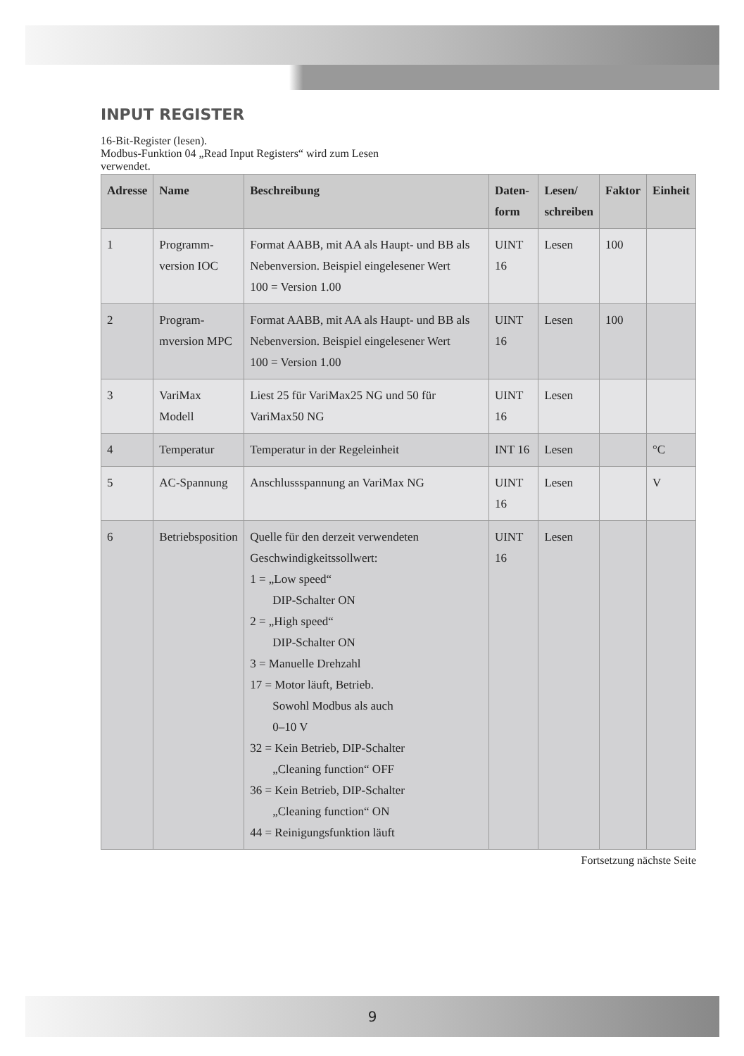INPUT REGISTER
16-Bit-Register (lesen).
Modbus-Funktion 04 „Read Input Registers“ wird zum Lesen
verwendet.
| Adresse | Name | Beschreibung | Daten- form | Lesen/ schreiben | Faktor | Einheit |
| --- | --- | --- | --- | --- | --- | --- |
| 1 | Programm- version IOC | Format AABB, mit AA als Haupt- und BB als Nebenversion. Beispiel eingelesener Wert 100 = Version 1.00 | UINT 16 | Lesen | 100 | |
| 2 | Program- mversion MPC | Format AABB, mit AA als Haupt- und BB als Nebenversion. Beispiel eingelesener Wert 100 = Version 1.00 | UINT 16 | Lesen | 100 | |
| 3 | VariMax Modell | Liest 25 für VariMax25 NG und 50 für VariMax50 NG | UINT 16 | Lesen | | |
| 4 | Temperatur | Temperatur in der Regeleinheit | INT 16 | Lesen | | °C |
| 5 | AC-Spannung | Anschlussspannung an VariMax NG | UINT 16 | Lesen | | V |
| 6 | Betriebsposition | Quelle für den derzeit verwendeten Geschwindigkeitssollwert: 1 = „Low speed“ DIP-Schalter ON 2 = „High speed“ DIP-Schalter ON 3 = Manuelle Drehzahl 17 = Motor läuft, Betrieb. Sowohl Modbus als auch 0–10 V 32 = Kein Betrieb, DIP-Schalter „Cleaning function“ OFF 36 = Kein Betrieb, DIP-Schalter „Cleaning function“ ON 44 = Reinigungsfunktion läuft | UINT 16 | Lesen | | |
Fortsetzung nächste Seite
9